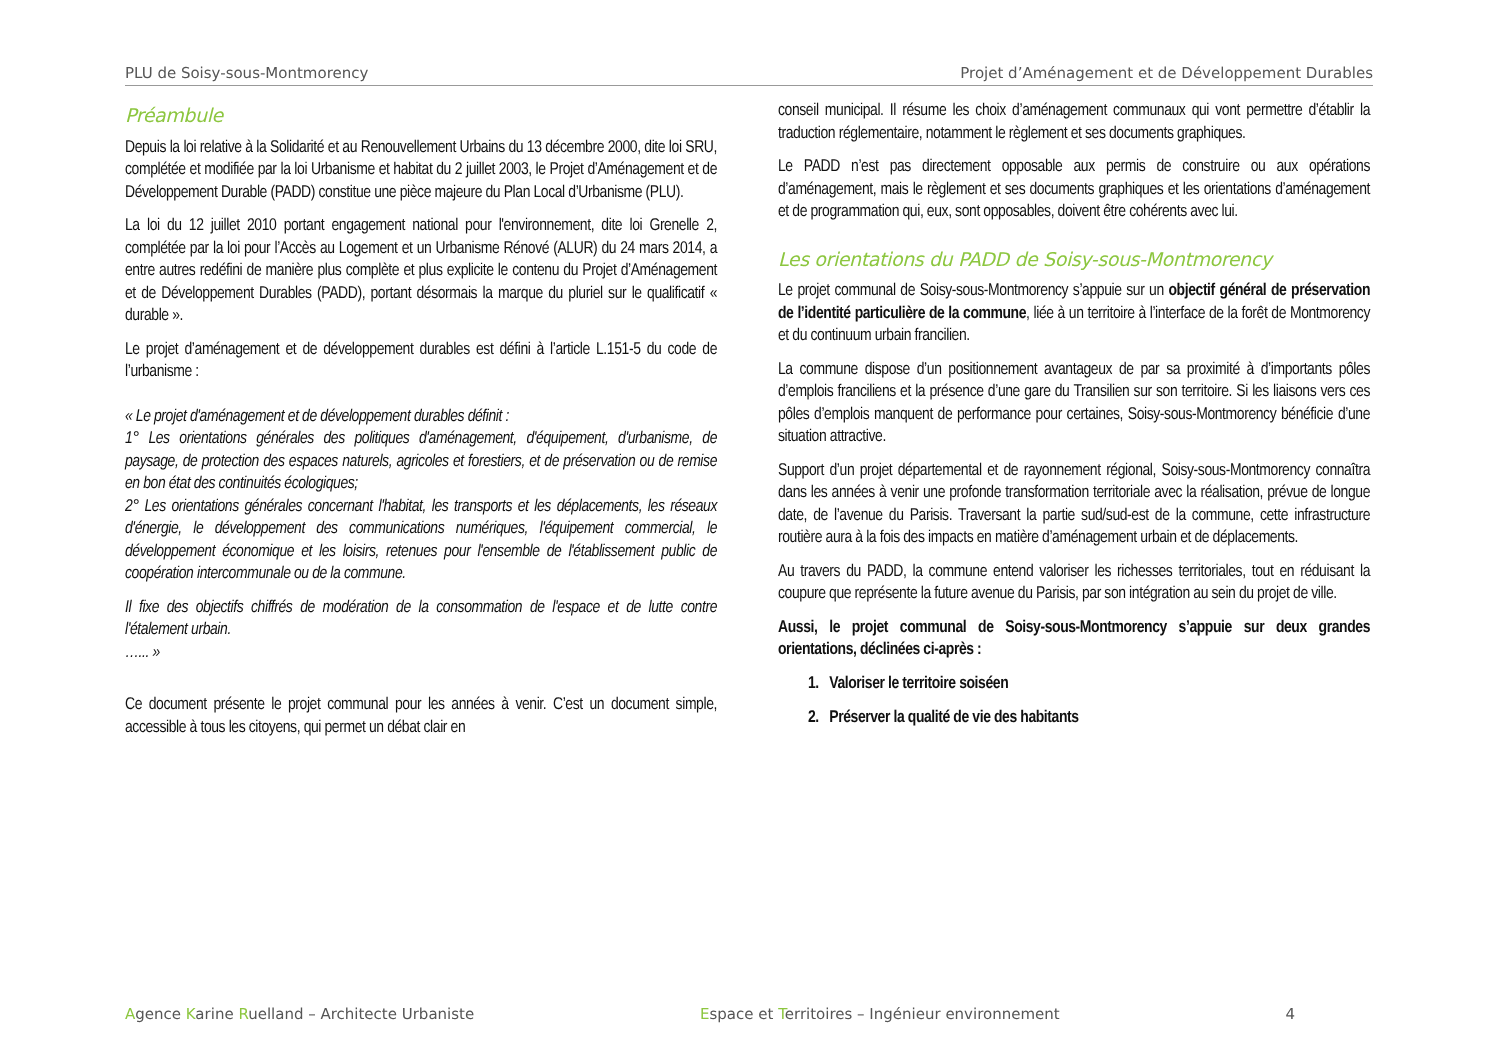PLU de Soisy-sous-Montmorency Projet d’Aménagement et de Développement Durables
Préambule
Depuis la loi relative à la Solidarité et au Renouvellement Urbains du 13 décembre 2000, dite loi SRU, complétée et modifiée par la loi Urbanisme et habitat du 2 juillet 2003, le Projet d’Aménagement et de Développement Durable (PADD) constitue une pièce majeure du Plan Local d’Urbanisme (PLU).
La loi du 12 juillet 2010 portant engagement national pour l'environnement, dite loi Grenelle 2, complétée par la loi pour l’Accès au Logement et un Urbanisme Rénové (ALUR) du 24 mars 2014, a entre autres redéfini de manière plus complète et plus explicite le contenu du Projet d’Aménagement et de Développement Durables (PADD), portant désormais la marque du pluriel sur le qualificatif « durable ».
Le projet d’aménagement et de développement durables est défini à l’article L.151-5 du code de l’urbanisme :
« Le projet d'aménagement et de développement durables définit :
1° Les orientations générales des politiques d'aménagement, d'équipement, d'urbanisme, de paysage, de protection des espaces naturels, agricoles et forestiers, et de préservation ou de remise en bon état des continuités écologiques;
2° Les orientations générales concernant l'habitat, les transports et les déplacements, les réseaux d'énergie, le développement des communications numériques, l'équipement commercial, le développement économique et les loisirs, retenues pour l'ensemble de l'établissement public de coopération intercommunale ou de la commune.
Il fixe des objectifs chiffrés de modération de la consommation de l'espace et de lutte contre l'étalement urbain.
…... »
Ce document présente le projet communal pour les années à venir. C’est un document simple, accessible à tous les citoyens, qui permet un débat clair en
conseil municipal. Il résume les choix d’aménagement communaux qui vont permettre d’établir la traduction réglementaire, notamment le règlement et ses documents graphiques.
Le PADD n’est pas directement opposable aux permis de construire ou aux opérations d’aménagement, mais le règlement et ses documents graphiques et les orientations d’aménagement et de programmation qui, eux, sont opposables, doivent être cohérents avec lui.
Les orientations du PADD de Soisy-sous-Montmorency
Le projet communal de Soisy-sous-Montmorency s’appuie sur un objectif général de préservation de l’identité particulière de la commune, liée à un territoire à l’interface de la forêt de Montmorency et du continuum urbain francilien.
La commune dispose d’un positionnement avantageux de par sa proximité à d’importants pôles d’emplois franciliens et la présence d’une gare du Transilien sur son territoire. Si les liaisons vers ces pôles d’emplois manquent de performance pour certaines, Soisy-sous-Montmorency bénéficie d’une situation attractive.
Support d’un projet départemental et de rayonnement régional, Soisy-sous-Montmorency connaîtra dans les années à venir une profonde transformation territoriale avec la réalisation, prévue de longue date, de l’avenue du Parisis. Traversant la partie sud/sud-est de la commune, cette infrastructure routière aura à la fois des impacts en matière d’aménagement urbain et de déplacements.
Au travers du PADD, la commune entend valoriser les richesses territoriales, tout en réduisant la coupure que représente la future avenue du Parisis, par son intégration au sein du projet de ville.
Aussi, le projet communal de Soisy-sous-Montmorency s’appuie sur deux grandes orientations, déclinées ci-après :
1. Valoriser le territoire soiséen
2. Préserver la qualité de vie des habitants
Agence Karine Ruelland – Architecte Urbaniste Espace et Territoires – Ingénieur environnement 4